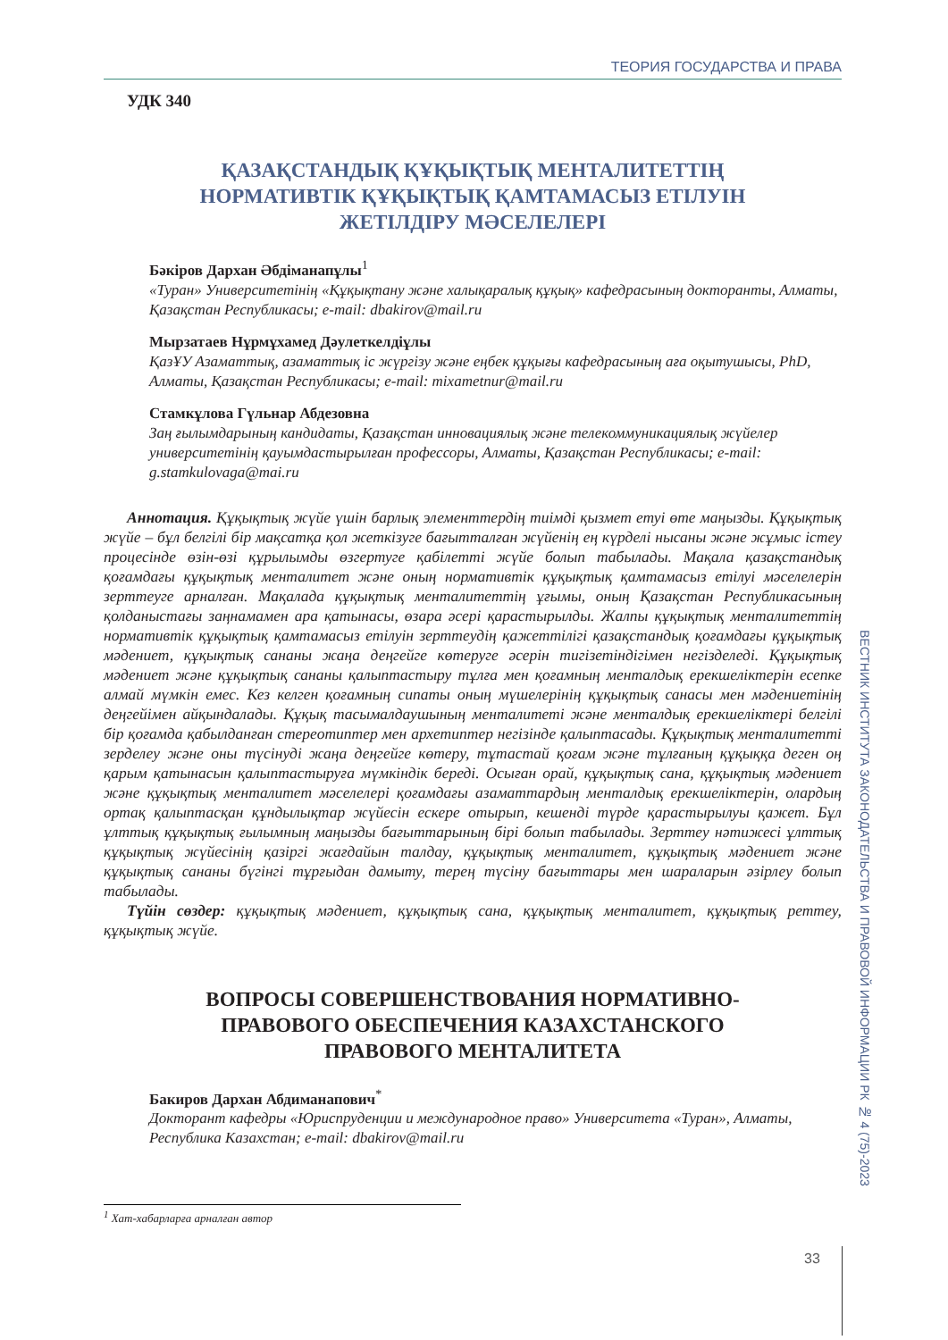ТЕОРИЯ ГОСУДАРСТВА И ПРАВА
УДК 340
ҚАЗАҚСТАНДЫҚ ҚҰҚЫҚТЫҚ МЕНТАЛИТЕТТІҢ
НОРМАТИВТІК ҚҰҚЫҚТЫҚ ҚАМТАМАСЫЗ ЕТІЛУІН
ЖЕТІЛДІРУ МӘСЕЛЕЛЕРІ
Бәкіров Дархан Әбдіманапұлы<sup>1</sup>
«Туран» Университетінің «Құқықтану және халықаралық құқық» кафедрасының докторанты, Алматы, Қазақстан Республикасы; e-mail: dbakirov@mail.ru
Мырзатаев Нұрмұхамед Дәулеткелдіұлы
ҚазҰУ Азаматтық, азаматтық іс жүргізу және еңбек құқығы кафедрасының аға оқытушысы, PhD, Алматы, Қазақстан Республикасы; e-mail: mixametnur@mail.ru
Стамкұлова Гүльнар Абдезовна
Заң ғылымдарының кандидаты, Қазақстан инновациялық және телекоммуникациялық жүйелер университетінің қауымдастырылған профессоры, Алматы, Қазақстан Республикасы; e-mail: g.stamkulovaga@mai.ru
Аннотация. Құқықтық жүйе үшін барлық элементтердің тиімді қызмет етуі өте маңызды. Құқықтық жүйе – бұл белгілі бір мақсатқа қол жеткізуге бағытталған жүйенің ең күрделі нысаны және жұмыс істеу процесінде өзін-өзі құрылымды өзгертуге қабілетті жүйе болып табылады. Мақала қазақстандық қоғамдағы құқықтық менталитет және оның нормативтік құқықтық қамтамасыз етілуі мәселелерін зерттеуге арналған. Мақалада құқықтық менталитеттің ұғымы, оның Қазақстан Республикасының қолданыстағы заңнамамен ара қатынасы, өзара әсері қарастырылды. Жалпы құқықтық менталитеттің нормативтік құқықтық қамтамасыз етілуін зерттеудің қажеттілігі қазақстандық қоғамдағы құқықтық мәдениет, құқықтық сананы жаңа деңгейге көтеруге әсерін тигізетіндігімен негізделеді. Құқықтық мәдениет және құқықтық сананы қалыптастыру тұлға мен қоғамның менталдық ерекшеліктерін есепке алмай мүмкін емес. Кез келген қоғамның сипаты оның мүшелерінің құқықтық санасы мен мәдениетінің деңгейімен айқындалады. Құқық тасымалдаушының менталитеті және менталдық ерекшеліктері белгілі бір қоғамда қабылданған стереотиптер мен архетиптер негізінде қалыптасады. Құқықтық менталитетті зерделеу және оны түсінуді жаңа деңгейге көтеру, тұтастай қоғам және тұлғаның құқыққа деген оң қарым қатынасын қалыптастыруға мүмкіндік береді. Осыған орай, құқықтық сана, құқықтық мәдениет және құқықтық менталитет мәселелері қоғамдағы азаматтардың менталдық ерекшеліктерін, олардың ортақ қалыптасқан құндылықтар жүйесін ескере отырып, кешенді түрде қарастырылуы қажет. Бұл ұлттық құқықтық ғылымның маңызды бағыттарының бірі болып табылады. Зерттеу нәтижесі ұлттық құқықтық жүйесінің қазіргі жағдайын талдау, құқықтық менталитет, құқықтық мәдениет және құқықтық сананы бүгінгі тұрғыдан дамыту, терең түсіну бағыттары мен шараларын әзірлеу болып табылады.
Түйін сөздер: құқықтық мәдениет, құқықтық сана, құқықтық менталитет, құқықтық реттеу, құқықтық жүйе.
ВОПРОСЫ СОВЕРШЕНСТВОВАНИЯ НОРМАТИВНО-
ПРАВОВОГО ОБЕСПЕЧЕНИЯ КАЗАХСТАНСКОГО
ПРАВОВОГО МЕНТАЛИТЕТА
Бакиров Дархан Абдиманапович<sup>*</sup>
Докторант кафедры «Юриспруденции и международное право» Университета «Туран», Алматы, Республика Казахстан; e-mail: dbakirov@mail.ru
<sup>1</sup> Хат-хабарларға арналған автор
ВЕСТНИК ИНСТИТУТА ЗАКОНОДАТЕЛЬСТВА И ПРАВОВОЙ ИНФОРМАЦИИ РК № 4 (75)-2023
33